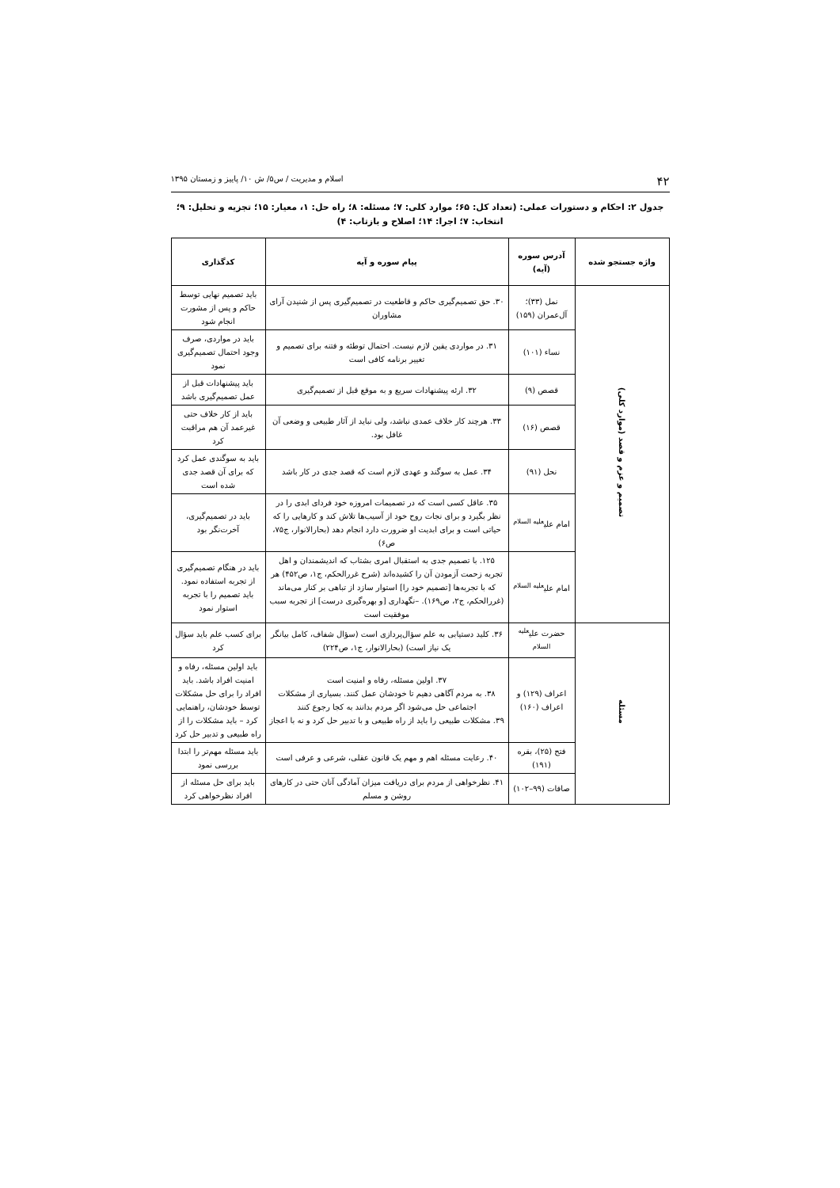۴۲ اسلام و مدیریت / س۵/ ش ۱۰/ پاییز و زمستان ۱۳۹۵
جدول ۲: احکام و دستورات عملی: (تعداد کل: ۶۵؛ موارد کلی: ۷؛ مسئله: ۸؛ راه حل: ۱، معیار: ۱۵؛ تجزیه و تحلیل: ۹؛ انتخاب: ۷؛ اجرا: ۱۴؛ اصلاح و بازتاب: ۴)
| واژه جستجو شده | آدرس سوره (آیه) | پیام سوره و آیه | کدگذاری |
| --- | --- | --- | --- |
| تصمیم و عزم و قصد (موارد کلی) | نمل (۳۳)؛ آل‌عمران (۱۵۹) | ۳۰. حق تصمیم‌گیری حاکم و قاطعیت در تصمیم‌گیری پس از شنیدن آرای مشاوران | باید تصمیم نهایی توسط حاکم و پس از مشورت انجام شود |
| | نساء (۱۰۱) | ۳۱. در مواردی یقین لازم نیست. احتمال توطئه و فتنه برای تصمیم و تغییر برنامه کافی است | باید در مواردی، صرف وجود احتمال تصمیم‌گیری نمود |
| | قصص (۹) | ۳۲. ارئه پیشنهادات سریع و به موقع قبل از تصمیم‌گیری | باید پیشنهادات قبل از عمل تصمیم‌گیری باشد |
| | قصص (۱۶) | ۳۳. هرچند کار خلاف عمدی نباشد، ولی نباید از آثار طبیعی و وضعی آن غافل بود. | باید از کار خلاف حتی غیرعمد آن هم مراقبت کرد |
| | نحل (۹۱) | ۳۴. عمل به سوگند و عهدی لازم است که قصد جدی در کار باشد | باید به سوگندی عمل کرد که برای آن قصد جدی شده است |
| | امام علی<sup>علیه السلام</sup> | ۳۵. عاقل کسی است که در تصمیمات امروزه خود فردای ابدی را در نظر بگیرد و برای نجات روح خود از آسیب‌ها تلاش کند و کارهایی را که حیاتی است و برای ابدیت او ضرورت دارد انجام دهد (بحارالانوار، ج۷۵، ص۶) | باید در تصمیم‌گیری، آخرت‌نگر بود |
| | امام علی<sup>علیه السلام</sup> | ۱۲۵. با تصمیم جدی به استقبال امری بشتاب که اندیشمندان و اهل تجربه زحمت آزمودن آن را کشیده‌اند (شرح غررالحکم، ج۱، ص۴۵۲) هر که با تجربه‌ها [تصمیم خود را] استوار سازد از تباهی بر کنار می‌ماند (غررالحکم، ج۲، ص۱۶۹). –نگهداری [و بهره‌گیری درست] از تجربه سبب موفقیت است | باید در هنگام تصمیم‌گیری از تجربه استفاده نمود. باید تصمیم را با تجربه استوار نمود |
| مسئله | حضرت علی<sup>علیه السلام</sup> | ۳۶. کلید دستیابی به علم سؤال‌پردازی است (سؤال شفاف، کامل بیانگر یک نیاز است) (بحارالانوار، ج۱، ص۲۲۴) | برای کسب علم باید سؤال کرد |
| | اعراف (۱۲۹) و اعراف (۱۶۰) | ۳۷. اولین مسئله، رفاه و امنیت است ۳۸. به مردم آگاهی دهیم تا خودشان عمل کنند. بسیاری از مشکلات اجتماعی حل می‌شود اگر مردم بدانند به کجا رجوع کنند ۳۹. مشکلات طبیعی را باید از راه طبیعی و با تدبیر حل کرد و نه با اعجاز | باید اولین مسئله، رفاه و امنیت افراد باشد. باید افراد را برای حل مشکلات توسط خودشان، راهنمایی کرد – باید مشکلات را از راه طبیعی و تدبیر حل کرد |
| | فتح (۲۵)، بقره (۱۹۱) | ۴۰. رعایت مسئله اهم و مهم یک قانون عقلی، شرعی و عرفی است | باید مسئله مهم‌تر را ابتدا بررسی نمود |
| | صافات (۹۹–۱۰۲) | ۴۱. نظرخواهی از مردم برای دریافت میزان آمادگی آنان حتی در کارهای روشن و مسلم | باید برای حل مسئله از افراد نظرخواهی کرد |